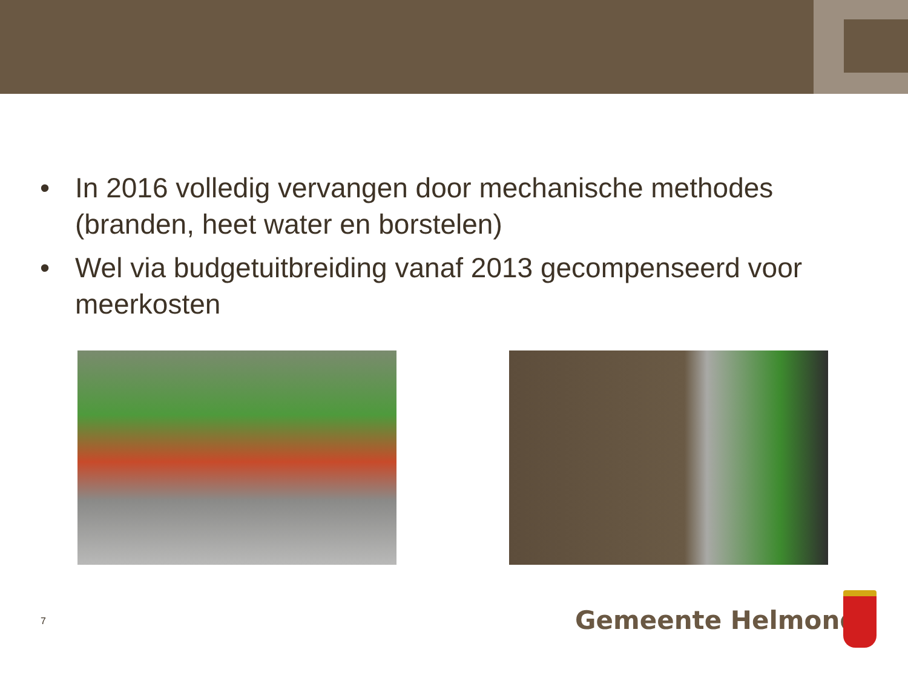• In 2016 volledig vervangen door mechanische methodes (branden, heet water en borstelen)
• Wel via budgetuitbreiding vanaf 2013 gecompenseerd voor meerkosten
7 Gemeente Helmond